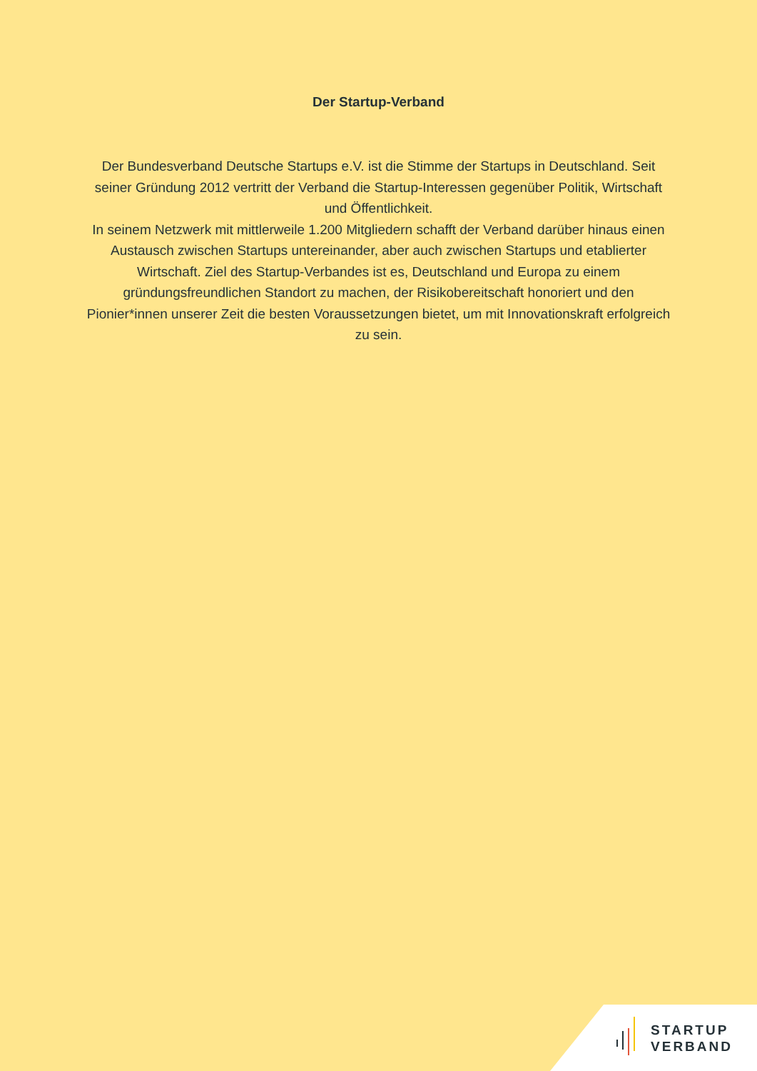Der Startup-Verband
Der Bundesverband Deutsche Startups e.V. ist die Stimme der Startups in Deutschland. Seit seiner Gründung 2012 vertritt der Verband die Startup-Interessen gegenüber Politik, Wirtschaft und Öffentlichkeit.
In seinem Netzwerk mit mittlerweile 1.200 Mitgliedern schafft der Verband darüber hinaus einen Austausch zwischen Startups untereinander, aber auch zwischen Startups und etablierter Wirtschaft. Ziel des Startup-Verbandes ist es, Deutschland und Europa zu einem gründungsfreundlichen Standort zu machen, der Risikobereitschaft honoriert und den Pionier*innen unserer Zeit die besten Voraussetzungen bietet, um mit Innovationskraft erfolgreich zu sein.
STARTUP
VERBAND